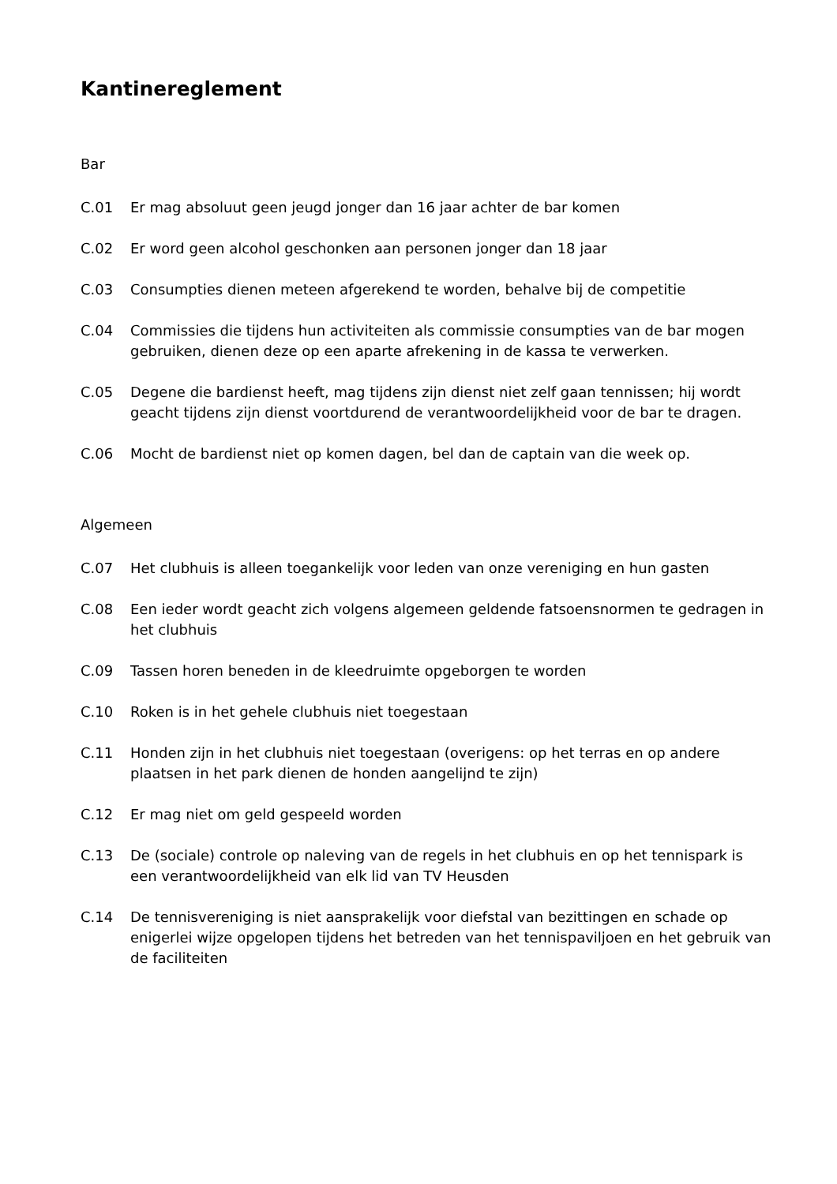Kantinereglement
Bar
C.01 Er mag absoluut geen jeugd jonger dan 16 jaar achter de bar komen
C.02 Er word geen alcohol geschonken aan personen jonger dan 18 jaar
C.03 Consumpties dienen meteen afgerekend te worden, behalve bij de competitie
C.04 Commissies die tijdens hun activiteiten als commissie consumpties van de bar mogen gebruiken, dienen deze op een aparte afrekening in de kassa te verwerken.
C.05 Degene die bardienst heeft, mag tijdens zijn dienst niet zelf gaan tennissen; hij wordt geacht tijdens zijn dienst voortdurend de verantwoordelijkheid voor de bar te dragen.
C.06 Mocht de bardienst niet op komen dagen, bel dan de captain van die week op.
Algemeen
C.07 Het clubhuis is alleen toegankelijk voor leden van onze vereniging en hun gasten
C.08 Een ieder wordt geacht zich volgens algemeen geldende fatsoensnormen te gedragen in het clubhuis
C.09 Tassen horen beneden in de kleedruimte opgeborgen te worden
C.10 Roken is in het gehele clubhuis niet toegestaan
C.11 Honden zijn in het clubhuis niet toegestaan (overigens: op het terras en op andere plaatsen in het park dienen de honden aangelijnd te zijn)
C.12 Er mag niet om geld gespeeld worden
C.13 De (sociale) controle op naleving van de regels in het clubhuis en op het tennispark is een verantwoordelijkheid van elk lid van TV Heusden
C.14 De tennisvereniging is niet aansprakelijk voor diefstal van bezittingen en schade op enigerlei wijze opgelopen tijdens het betreden van het tennispaviljoen en het gebruik van de faciliteiten